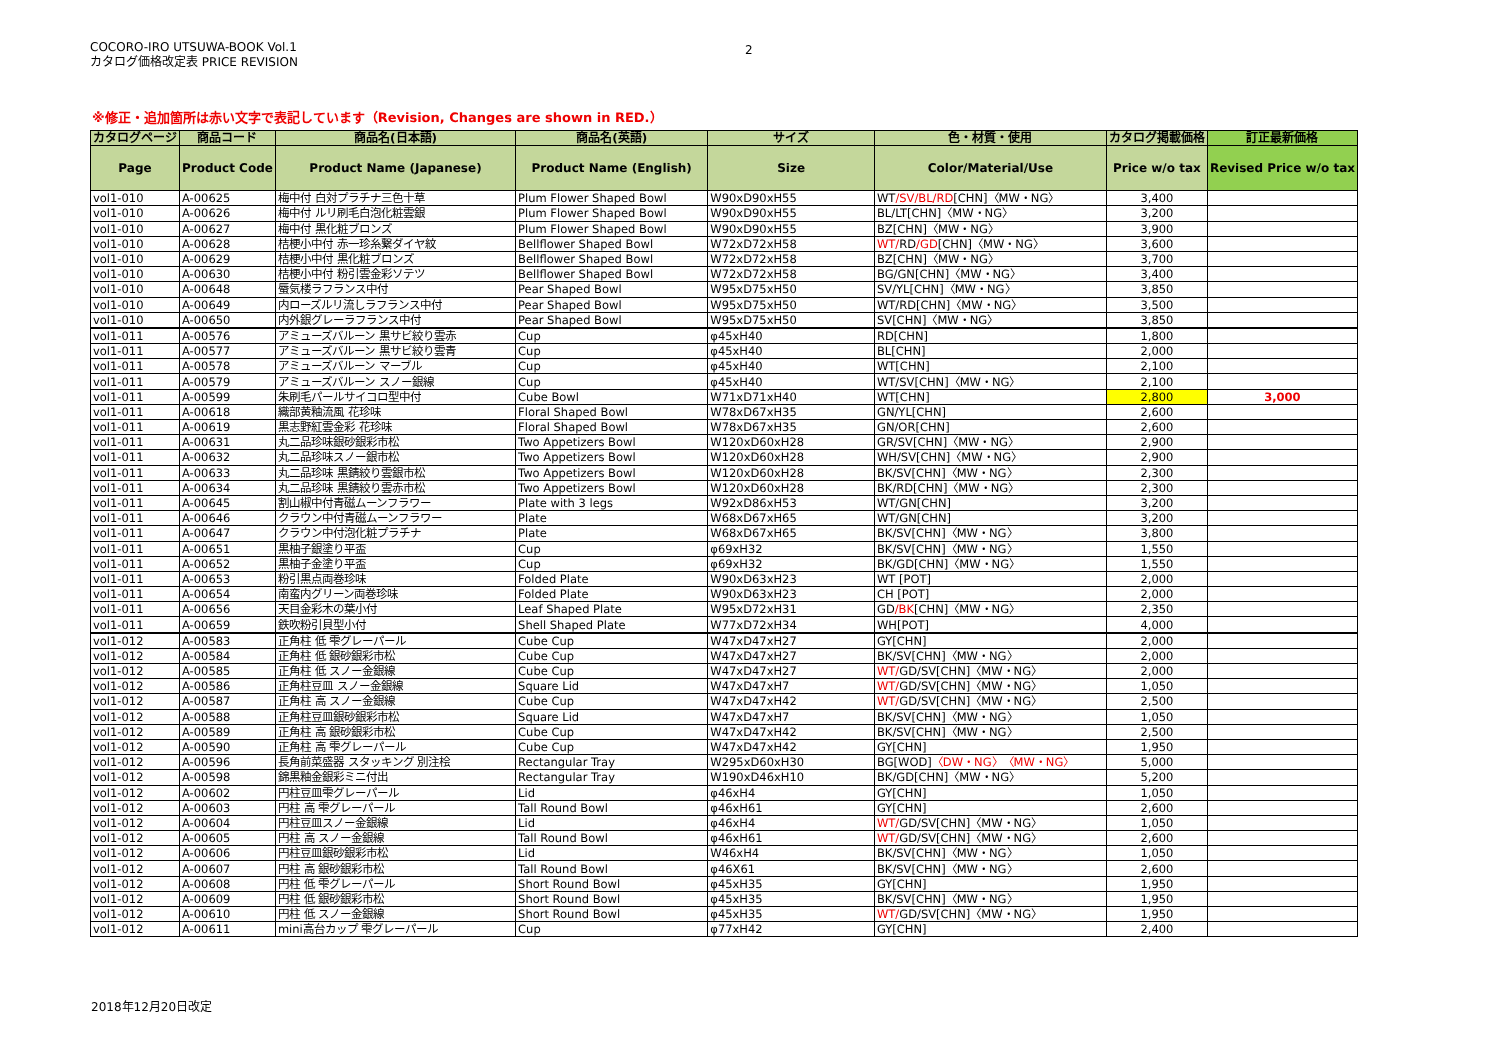COCORO-IRO UTSUWA-BOOK Vol.1
カタログ価格改定表 PRICE REVISION
2
※修正・追加箇所は赤い文字で表記しています（Revision, Changes are shown in RED.）
| カタログページ | 商品コード | 商品名(日本語) | 商品名(英語) | サイズ | 色・材質・使用 | カタログ掲載価格 | 訂正最新価格 |
| --- | --- | --- | --- | --- | --- | --- | --- |
| Page | Product Code | Product Name (Japanese) | Product Name (English) | Size | Color/Material/Use | Price w/o tax | Revised Price w/o tax |
| vol1-010 | A-00625 | 梅中付 白対プラチナ三色十草 | Plum Flower Shaped Bowl | W90xD90xH55 | WT /SV/BL/RD [CHN]〈MW・NG〉 | 3,400 | |
| vol1-010 | A-00626 | 梅中付 ルリ刷毛白泡化粧雲銀 | Plum Flower Shaped Bowl | W90xD90xH55 | BL/LT[CHN]〈MW・NG〉 | 3,200 | |
| vol1-010 | A-00627 | 梅中付 黒化粧ブロンズ | Plum Flower Shaped Bowl | W90xD90xH55 | BZ[CHN]〈MW・NG〉 | 3,900 | |
| vol1-010 | A-00628 | 桔梗小中付 赤一珍糸繋ダイヤ紋 | Bellflower Shaped Bowl | W72xD72xH58 | WT/ RD /GD [CHN]〈MW・NG〉 | 3,600 | |
| vol1-010 | A-00629 | 桔梗小中付 黒化粧ブロンズ | Bellflower Shaped Bowl | W72xD72xH58 | BZ[CHN]〈MW・NG〉 | 3,700 | |
| vol1-010 | A-00630 | 桔梗小中付 粉引雲金彩ソテツ | Bellflower Shaped Bowl | W72xD72xH58 | BG/GN[CHN]〈MW・NG〉 | 3,400 | |
| vol1-010 | A-00648 | 蜃気楼ラフランス中付 | Pear Shaped Bowl | W95xD75xH50 | SV/YL[CHN]〈MW・NG〉 | 3,850 | |
| vol1-010 | A-00649 | 内ローズルリ流しラフランス中付 | Pear Shaped Bowl | W95xD75xH50 | WT/RD[CHN]〈MW・NG〉 | 3,500 | |
| vol1-010 | A-00650 | 内外銀グレーラフランス中付 | Pear Shaped Bowl | W95xD75xH50 | SV[CHN]〈MW・NG〉 | 3,850 | |
| vol1-011 | A-00576 | アミューズバルーン 黒サビ絞り雲赤 | Cup | φ45xH40 | RD[CHN] | 1,800 | |
| vol1-011 | A-00577 | アミューズバルーン 黒サビ絞り雲青 | Cup | φ45xH40 | BL[CHN] | 2,000 | |
| vol1-011 | A-00578 | アミューズバルーン マーブル | Cup | φ45xH40 | WT[CHN] | 2,100 | |
| vol1-011 | A-00579 | アミューズバルーン スノー銀線 | Cup | φ45xH40 | WT/SV[CHN]〈MW・NG〉 | 2,100 | |
| vol1-011 | A-00599 | 朱刷毛パールサイコロ型中付 | Cube Bowl | W71xD71xH40 | WT[CHN] | 2,800 | 3,000 |
| vol1-011 | A-00618 | 織部黄釉流風 花珍味 | Floral Shaped Bowl | W78xD67xH35 | GN/YL[CHN] | 2,600 | |
| vol1-011 | A-00619 | 黒志野紅雲金彩 花珍味 | Floral Shaped Bowl | W78xD67xH35 | GN/OR[CHN] | 2,600 | |
| vol1-011 | A-00631 | 丸二品珍味銀砂銀彩市松 | Two Appetizers Bowl | W120xD60xH28 | GR/SV[CHN]〈MW・NG〉 | 2,900 | |
| vol1-011 | A-00632 | 丸二品珍味スノー銀市松 | Two Appetizers Bowl | W120xD60xH28 | WH/SV[CHN]〈MW・NG〉 | 2,900 | |
| vol1-011 | A-00633 | 丸二品珍味 黒錆絞り雲銀市松 | Two Appetizers Bowl | W120xD60xH28 | BK/SV[CHN]〈MW・NG〉 | 2,300 | |
| vol1-011 | A-00634 | 丸二品珍味 黒錆絞り雲赤市松 | Two Appetizers Bowl | W120xD60xH28 | BK/RD[CHN]〈MW・NG〉 | 2,300 | |
| vol1-011 | A-00645 | 割山椒中付青磁ムーンフラワー | Plate with 3 legs | W92xD86xH53 | WT/GN[CHN] | 3,200 | |
| vol1-011 | A-00646 | クラウン中付青磁ムーンフラワー | Plate | W68xD67xH65 | WT/GN[CHN] | 3,200 | |
| vol1-011 | A-00647 | クラウン中付泡化粧プラチナ | Plate | W68xD67xH65 | BK/SV[CHN]〈MW・NG〉 | 3,800 | |
| vol1-011 | A-00651 | 黒柚子銀塗り平盃 | Cup | φ69xH32 | BK/SV[CHN]〈MW・NG〉 | 1,550 | |
| vol1-011 | A-00652 | 黒柚子金塗り平盃 | Cup | φ69xH32 | BK/GD[CHN]〈MW・NG〉 | 1,550 | |
| vol1-011 | A-00653 | 粉引黒点両巻珍味 | Folded Plate | W90xD63xH23 | WT [POT] | 2,000 | |
| vol1-011 | A-00654 | 南蛮内グリーン両巻珍味 | Folded Plate | W90xD63xH23 | CH [POT] | 2,000 | |
| vol1-011 | A-00656 | 天目金彩木の葉小付 | Leaf Shaped Plate | W95xD72xH31 | GD /BK [CHN]〈MW・NG〉 | 2,350 | |
| vol1-011 | A-00659 | 鉄吹粉引貝型小付 | Shell Shaped Plate | W77xD72xH34 | WH[POT] | 4,000 | |
| vol1-012 | A-00583 | 正角柱 低 雫グレーパール | Cube Cup | W47xD47xH27 | GY[CHN] | 2,000 | |
| vol1-012 | A-00584 | 正角柱 低 銀砂銀彩市松 | Cube Cup | W47xD47xH27 | BK/SV[CHN]〈MW・NG〉 | 2,000 | |
| vol1-012 | A-00585 | 正角柱 低 スノー金銀線 | Cube Cup | W47xD47xH27 | WT/ GD/SV[CHN]〈MW・NG〉 | 2,000 | |
| vol1-012 | A-00586 | 正角柱豆皿 スノー金銀線 | Square Lid | W47xD47xH7 | WT/ GD/SV[CHN]〈MW・NG〉 | 1,050 | |
| vol1-012 | A-00587 | 正角柱 高 スノー金銀線 | Cube Cup | W47xD47xH42 | WT/ GD/SV[CHN]〈MW・NG〉 | 2,500 | |
| vol1-012 | A-00588 | 正角柱豆皿銀砂銀彩市松 | Square Lid | W47xD47xH7 | BK/SV[CHN]〈MW・NG〉 | 1,050 | |
| vol1-012 | A-00589 | 正角柱 高 銀砂銀彩市松 | Cube Cup | W47xD47xH42 | BK/SV[CHN]〈MW・NG〉 | 2,500 | |
| vol1-012 | A-00590 | 正角柱 高 雫グレーパール | Cube Cup | W47xD47xH42 | GY[CHN] | 1,950 | |
| vol1-012 | A-00596 | 長角前菜盛器 スタッキング 別注桧 | Rectangular Tray | W295xD60xH30 | BG[WOD] 〈DW・NG〉〈MW・NG〉 | 5,000 | |
| vol1-012 | A-00598 | 錦黒釉金銀彩ミニ付出 | Rectangular Tray | W190xD46xH10 | BK/GD[CHN]〈MW・NG〉 | 5,200 | |
| vol1-012 | A-00602 | 円柱豆皿雫グレーパール | Lid | φ46xH4 | GY[CHN] | 1,050 | |
| vol1-012 | A-00603 | 円柱 高 雫グレーパール | Tall Round Bowl | φ46xH61 | GY[CHN] | 2,600 | |
| vol1-012 | A-00604 | 円柱豆皿スノー金銀線 | Lid | φ46xH4 | WT/ GD/SV[CHN]〈MW・NG〉 | 1,050 | |
| vol1-012 | A-00605 | 円柱 高 スノー金銀線 | Tall Round Bowl | φ46xH61 | WT/ GD/SV[CHN]〈MW・NG〉 | 2,600 | |
| vol1-012 | A-00606 | 円柱豆皿銀砂銀彩市松 | Lid | W46xH4 | BK/SV[CHN]〈MW・NG〉 | 1,050 | |
| vol1-012 | A-00607 | 円柱 高 銀砂銀彩市松 | Tall Round Bowl | φ46X61 | BK/SV[CHN]〈MW・NG〉 | 2,600 | |
| vol1-012 | A-00608 | 円柱 低 雫グレーパール | Short Round Bowl | φ45xH35 | GY[CHN] | 1,950 | |
| vol1-012 | A-00609 | 円柱 低 銀砂銀彩市松 | Short Round Bowl | φ45xH35 | BK/SV[CHN]〈MW・NG〉 | 1,950 | |
| vol1-012 | A-00610 | 円柱 低 スノー金銀線 | Short Round Bowl | φ45xH35 | WT/ GD/SV[CHN]〈MW・NG〉 | 1,950 | |
| vol1-012 | A-00611 | mini高台カップ 雫グレーパール | Cup | φ77xH42 | GY[CHN] | 2,400 | |
2018年12月20日改定